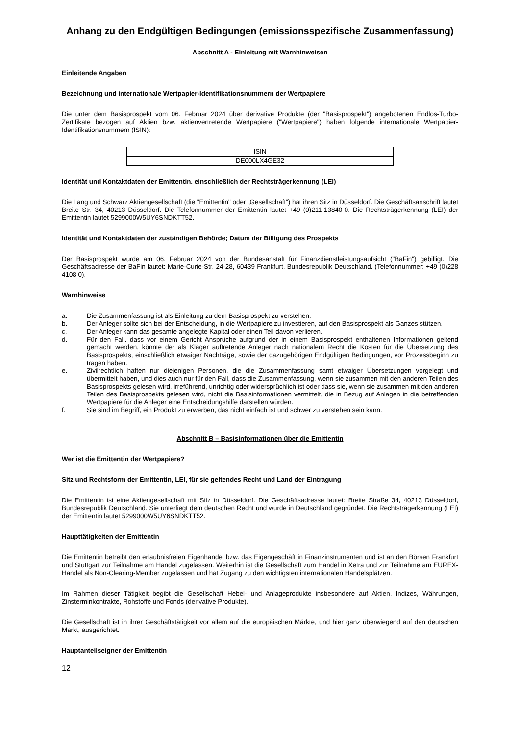Anhang zu den Endgültigen Bedingungen (emissionsspezifische Zusammenfassung)
Abschnitt A - Einleitung mit Warnhinweisen
Einleitende Angaben
Bezeichnung und internationale Wertpapier-Identifikationsnummern der Wertpapiere
Die unter dem Basisprospekt vom 06. Februar 2024 über derivative Produkte (der "Basisprospekt") angebotenen Endlos-Turbo-Zertifikate bezogen auf Aktien bzw. aktienvertretende Wertpapiere ("Wertpapiere") haben folgende internationale Wertpapier-Identifikationsnummern (ISIN):
| ISIN |
| DE000LX4GE32 |
Identität und Kontaktdaten der Emittentin, einschließlich der Rechtsträgerkennung (LEI)
Die Lang und Schwarz Aktiengesellschaft (die "Emittentin" oder „Gesellschaft“) hat ihren Sitz in Düsseldorf. Die Geschäftsanschrift lautet Breite Str. 34, 40213 Düsseldorf. Die Telefonnummer der Emittentin lautet +49 (0)211-13840-0. Die Rechtsträgerkennung (LEI) der Emittentin lautet 5299000W5UY6SNDKTT52.
Identität und Kontaktdaten der zuständigen Behörde; Datum der Billigung des Prospekts
Der Basisprospekt wurde am 06. Februar 2024 von der Bundesanstalt für Finanzdienstleistungsaufsicht ("BaFin") gebilligt. Die Geschäftsadresse der BaFin lautet: Marie-Curie-Str. 24-28, 60439 Frankfurt, Bundesrepublik Deutschland. (Telefonnummer: +49 (0)228 4108 0).
Warnhinweise
a. Die Zusammenfassung ist als Einleitung zu dem Basisprospekt zu verstehen.
b. Der Anleger sollte sich bei der Entscheidung, in die Wertpapiere zu investieren, auf den Basisprospekt als Ganzes stützen.
c. Der Anleger kann das gesamte angelegte Kapital oder einen Teil davon verlieren.
d. Für den Fall, dass vor einem Gericht Ansprüche aufgrund der in einem Basisprospekt enthaltenen Informationen geltend gemacht werden, könnte der als Kläger auftretende Anleger nach nationalem Recht die Kosten für die Übersetzung des Basisprospekts, einschließlich etwaiger Nachträge, sowie der dazugehörigen Endgültigen Bedingungen, vor Prozessbeginn zu tragen haben.
e. Zivilrechtlich haften nur diejenigen Personen, die die Zusammenfassung samt etwaiger Übersetzungen vorgelegt und übermittelt haben, und dies auch nur für den Fall, dass die Zusammenfassung, wenn sie zusammen mit den anderen Teilen des Basisprospekts gelesen wird, irreführend, unrichtig oder widersprüchlich ist oder dass sie, wenn sie zusammen mit den anderen Teilen des Basisprospekts gelesen wird, nicht die Basisinformationen vermittelt, die in Bezug auf Anlagen in die betreffenden Wertpapiere für die Anleger eine Entscheidungshilfe darstellen würden.
f. Sie sind im Begriff, ein Produkt zu erwerben, das nicht einfach ist und schwer zu verstehen sein kann.
Abschnitt B – Basisinformationen über die Emittentin
Wer ist die Emittentin der Wertpapiere?
Sitz und Rechtsform der Emittentin, LEI, für sie geltendes Recht und Land der Eintragung
Die Emittentin ist eine Aktiengesellschaft mit Sitz in Düsseldorf. Die Geschäftsadresse lautet: Breite Straße 34, 40213 Düsseldorf, Bundesrepublik Deutschland. Sie unterliegt dem deutschen Recht und wurde in Deutschland gegründet. Die Rechtsträgerkennung (LEI) der Emittentin lautet 5299000W5UY6SNDKTT52.
Haupttätigkeiten der Emittentin
Die Emittentin betreibt den erlaubnisfreien Eigenhandel bzw. das Eigengeschäft in Finanzinstrumenten und ist an den Börsen Frankfurt und Stuttgart zur Teilnahme am Handel zugelassen. Weiterhin ist die Gesellschaft zum Handel in Xetra und zur Teilnahme am EUREX-Handel als Non-Clearing-Member zugelassen und hat Zugang zu den wichtigsten internationalen Handelsplätzen.
Im Rahmen dieser Tätigkeit begibt die Gesellschaft Hebel- und Anlageprodukte insbesondere auf Aktien, Indizes, Währungen, Zinsterminkontrakte, Rohstoffe und Fonds (derivative Produkte).
Die Gesellschaft ist in ihrer Geschäftstätigkeit vor allem auf die europäischen Märkte, und hier ganz überwiegend auf den deutschen Markt, ausgerichtet.
Hauptanteilseigner der Emittentin
12